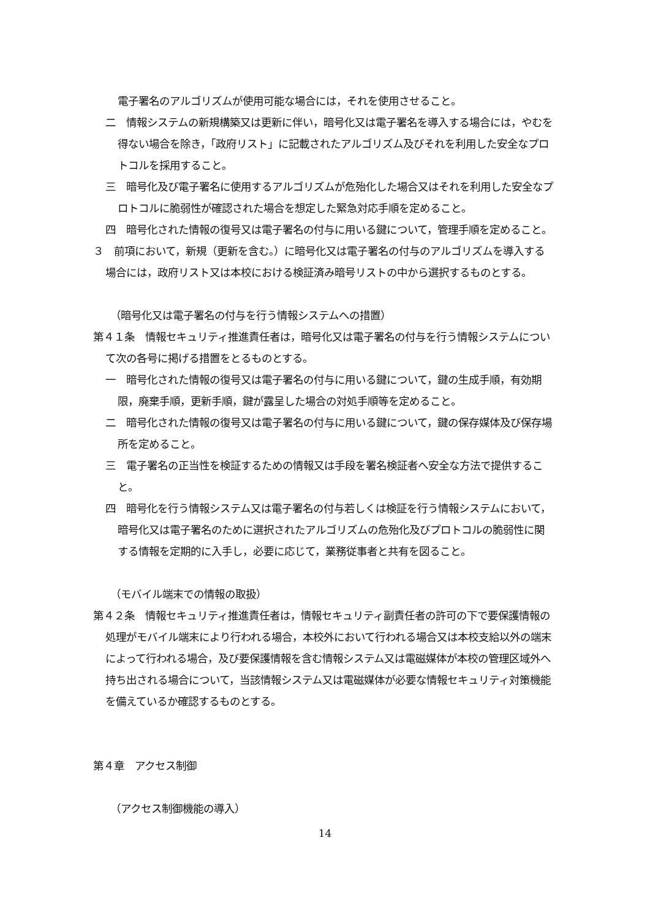電子署名のアルゴリズムが使用可能な場合には，それを使用させること。
二　情報システムの新規構築又は更新に伴い，暗号化又は電子署名を導入する場合には，やむを得ない場合を除き，「政府リスト」に記載されたアルゴリズム及びそれを利用した安全なプロトコルを採用すること。
三　暗号化及び電子署名に使用するアルゴリズムが危殆化した場合又はそれを利用した安全なプロトコルに脆弱性が確認された場合を想定した緊急対応手順を定めること。
四　暗号化された情報の復号又は電子署名の付与に用いる鍵について，管理手順を定めること。
３　前項において，新規（更新を含む。）に暗号化又は電子署名の付与のアルゴリズムを導入する場合には，政府リスト又は本校における検証済み暗号リストの中から選択するものとする。
（暗号化又は電子署名の付与を行う情報システムへの措置）
第４１条　情報セキュリティ推進責任者は，暗号化又は電子署名の付与を行う情報システムについて次の各号に掲げる措置をとるものとする。
一　暗号化された情報の復号又は電子署名の付与に用いる鍵について，鍵の生成手順，有効期限，廃棄手順，更新手順，鍵が露呈した場合の対処手順等を定めること。
二　暗号化された情報の復号又は電子署名の付与に用いる鍵について，鍵の保存媒体及び保存場所を定めること。
三　電子署名の正当性を検証するための情報又は手段を署名検証者へ安全な方法で提供すること。
四　暗号化を行う情報システム又は電子署名の付与若しくは検証を行う情報システムにおいて，暗号化又は電子署名のために選択されたアルゴリズムの危殆化及びプロトコルの脆弱性に関する情報を定期的に入手し，必要に応じて，業務従事者と共有を図ること。
（モバイル端末での情報の取扱）
第４２条　情報セキュリティ推進責任者は，情報セキュリティ副責任者の許可の下で要保護情報の処理がモバイル端末により行われる場合，本校外において行われる場合又は本校支給以外の端末によって行われる場合，及び要保護情報を含む情報システム又は電磁媒体が本校の管理区域外へ持ち出される場合について，当該情報システム又は電磁媒体が必要な情報セキュリティ対策機能を備えているか確認するものとする。
第４章　アクセス制御
（アクセス制御機能の導入）
14